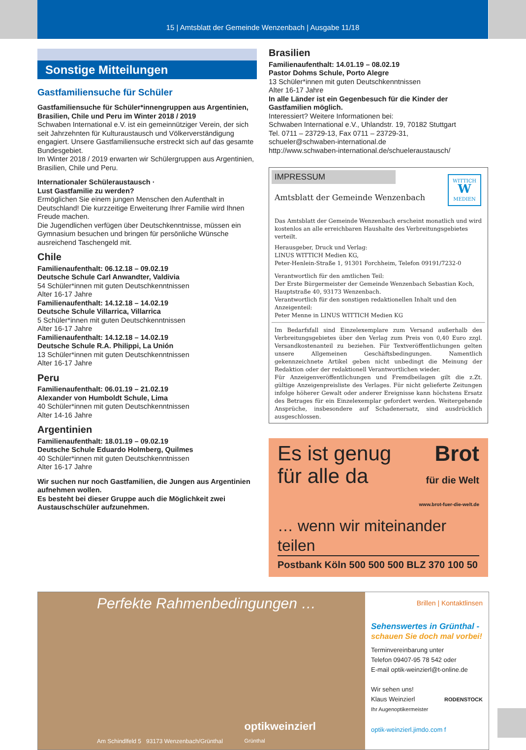15 | Amtsblatt der Gemeinde Wenzenbach | Ausgabe 11/18
Sonstige Mitteilungen
Gastfamiliensuche für Schüler
Gastfamiliensuche für Schüler*innengruppen aus Argentinien, Brasilien, Chile und Peru im Winter 2018 / 2019
Schwaben International e.V. ist ein gemeinnütziger Verein, der sich seit Jahrzehnten für Kulturaustausch und Völkerverständigung engagiert. Unsere Gastfamiliensuche erstreckt sich auf das gesamte Bundesgebiet.
Im Winter 2018 / 2019 erwarten wir Schülergruppen aus Argentinien, Brasilien, Chile und Peru.
Internationaler Schüleraustausch ·
Lust Gastfamilie zu werden?
Ermöglichen Sie einem jungen Menschen den Aufenthalt in Deutschland! Die kurzzeitige Erweiterung Ihrer Familie wird Ihnen Freude machen.
Die Jugendlichen verfügen über Deutschkenntnisse, müssen ein Gymnasium besuchen und bringen für persönliche Wünsche ausreichend Taschengeld mit.
Chile
Familienaufenthalt: 06.12.18 – 09.02.19
Deutsche Schule Carl Anwandter, Valdivia
54 Schüler*innen mit guten Deutschkenntnissen
Alter 16-17 Jahre
Familienaufenthalt: 14.12.18 – 14.02.19
Deutsche Schule Villarrica, Villarrica
5 Schüler*innen mit guten Deutschkenntnissen
Alter 16-17 Jahre
Familienaufenthalt: 14.12.18 – 14.02.19
Deutsche Schule R.A. Philippi, La Unión
13 Schüler*innen mit guten Deutschkenntnissen
Alter 16-17 Jahre
Peru
Familienaufenthalt: 06.01.19 – 21.02.19
Alexander von Humboldt Schule, Lima
40 Schüler*innen mit guten Deutschkenntnissen
Alter 14-16 Jahre
Argentinien
Familienaufenthalt: 18.01.19 – 09.02.19
Deutsche Schule Eduardo Holmberg, Quilmes
40 Schüler*innen mit guten Deutschkenntnissen
Alter 16-17 Jahre
Wir suchen nur noch Gastfamilien, die Jungen aus Argentinien aufnehmen wollen.
Es besteht bei dieser Gruppe auch die Möglichkeit zwei Austauschschüler aufzunehmen.
Brasilien
Familienaufenthalt: 14.01.19 – 08.02.19
Pastor Dohms Schule, Porto Alegre
13 Schüler*innen mit guten Deutschkenntnissen
Alter 16-17 Jahre
In alle Länder ist ein Gegenbesuch für die Kinder der Gastfamilien möglich.
Interessiert? Weitere Informationen bei:
Schwaben International e.V., Uhlandstr. 19, 70182 Stuttgart
Tel. 0711 – 23729-13, Fax 0711 – 23729-31,
schueler@schwaben-international.de
http://www.schwaben-international.de/schueleraustausch/
IMPRESSUM
Amtsblatt der Gemeinde Wenzenbach
WITTICH
W
MEDIEN
Das Amtsblatt der Gemeinde Wenzenbach erscheint monatlich und wird kostenlos an alle erreichbaren Haushalte des Verbreitungsgebietes verteilt.
Herausgeber, Druck und Verlag:
LINUS WITTICH Medien KG,
Peter-Henlein-Straße 1, 91301 Forchheim, Telefon 09191/7232-0
Verantwortlich für den amtlichen Teil:
Der Erste Bürgermeister der Gemeinde Wenzenbach Sebastian Koch, Hauptstraße 40, 93173 Wenzenbach.
Verantwortlich für den sonstigen redaktionellen Inhalt und den Anzeigenteil:
Peter Menne in LINUS WITTICH Medien KG
Im Bedarfsfall sind Einzelexemplare zum Versand außerhalb des Verbreitungsgebietes über den Verlag zum Preis von 0,40 Euro zzgl. Versandkostenanteil zu beziehen. Für Textveröffentlichungen gelten unsere Allgemeinen Geschäftsbedingungen. Namentlich gekennzeichnete Artikel geben nicht unbedingt die Meinung der Redaktion oder der redaktionell Verantwortlichen wieder.
Für Anzeigenveröffentlichungen und Fremdbeilagen gilt die z.Zt. gültige Anzeigenpreisliste des Verlages. Für nicht gelieferte Zeitungen infolge höherer Gewalt oder anderer Ereignisse kann höchstens Ersatz des Betrages für ein Einzelexemplar gefordert werden. Weitergehende Ansprüche, insbesondere auf Schadenersatz, sind ausdrücklich ausgeschlossen.
Es ist genug
für alle da
Brot
für die Welt
www.brot-fuer-die-welt.de
… wenn wir miteinander teilen
Postbank Köln 500 500 500 BLZ 370 100 50
Perfekte Rahmenbedingungen …
Am Schindlfeld 5 93173 Wenzenbach/Grünthal
optikweinzierl
Grünthal
Brillen | Kontaktlinsen
Sehenswertes in Grünthal -
schauen Sie doch mal vorbei!
Terminvereinbarung unter
Telefon 09407-95 78 542 oder
E-mail optik-weinzierl@t-online.de
Wir sehen uns!
Klaus Weinzierl RODENSTOCK
Ihr Augenoptikermeister
optik-weinzierl.jimdo.com f